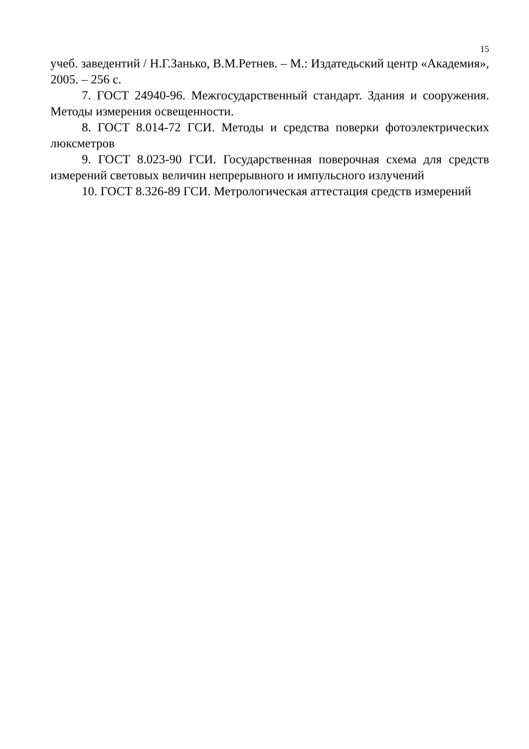15
учеб. заведентий / Н.Г.Занько, В.М.Ретнев. – М.: Издатедьский центр «Академия», 2005. – 256 с.
7. ГОСТ 24940-96. Межгосударственный стандарт. Здания и сооружения. Методы измерения освещенности.
8. ГОСТ 8.014-72 ГСИ. Методы и средства поверки фотоэлектрических люксметров
9. ГОСТ 8.023-90 ГСИ. Государственная поверочная схема для средств измерений световых величин непрерывного и импульсного излучений
10. ГОСТ 8.326-89 ГСИ. Метрологическая аттестация средств измерений